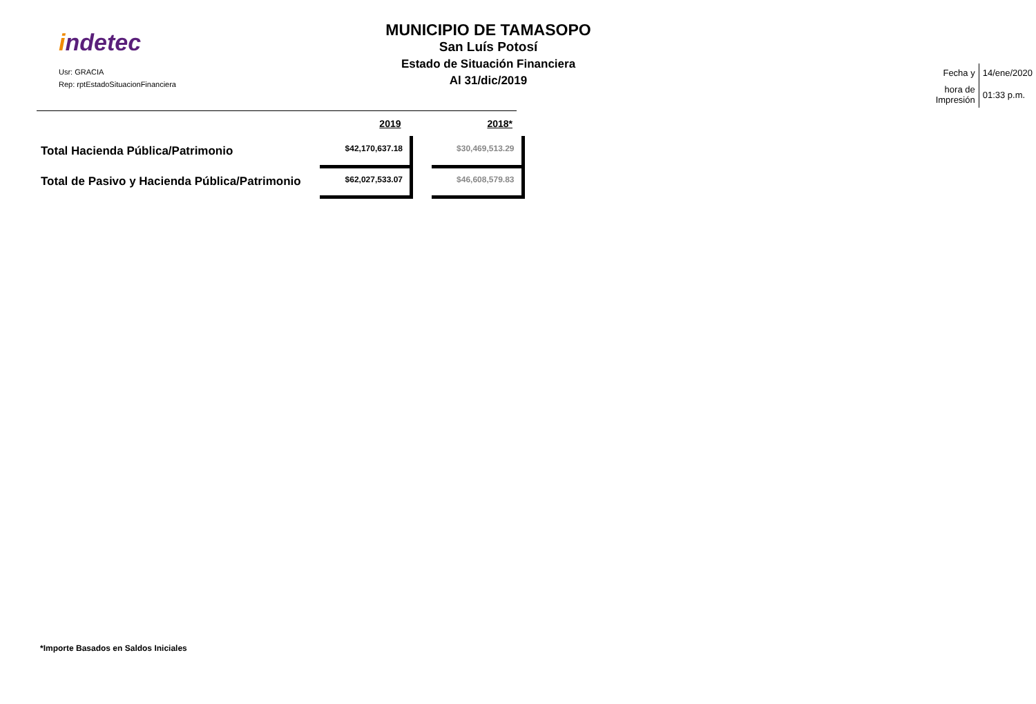indetec
Usr: GRACIA
Rep: rptEstadoSituacionFinanciera
MUNICIPIO DE TAMASOPO
San Luís Potosí
Estado de Situación Financiera
Al 31/dic/2019
| Fecha y | 14/ene/2020 |
| hora de Impresión | 01:33 p.m. |
| | 2019 | | 2018* |
| --- | --- | --- | --- |
| Total Hacienda Pública/Patrimonio | $42,170,637.18 | | $30,469,513.29 |
| Total de Pasivo y Hacienda Pública/Patrimonio | $62,027,533.07 | | $46,608,579.83 |
*Importe Basados en Saldos Iniciales